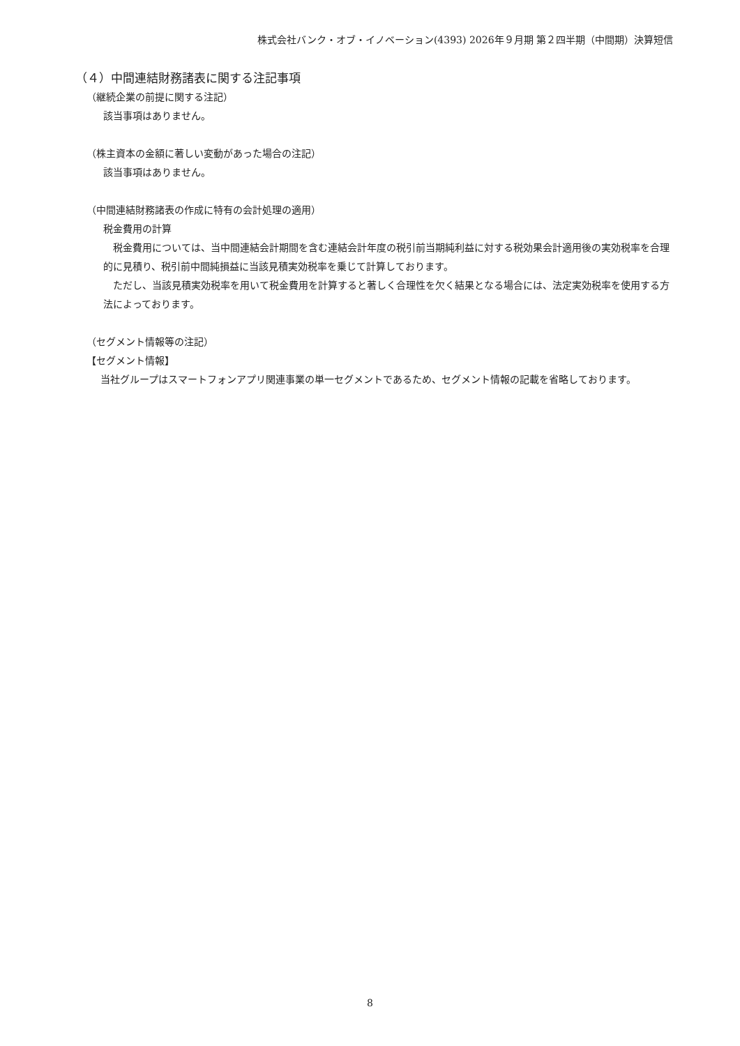株式会社バンク・オブ・イノベーション(4393) 2026年９月期 第２四半期（中間期）決算短信
（４）中間連結財務諸表に関する注記事項
（継続企業の前提に関する注記）
該当事項はありません。
（株主資本の金額に著しい変動があった場合の注記）
該当事項はありません。
（中間連結財務諸表の作成に特有の会計処理の適用）
税金費用の計算
　税金費用については、当中間連結会計期間を含む連結会計年度の税引前当期純利益に対する税効果会計適用後の実効税率を合理的に見積り、税引前中間純損益に当該見積実効税率を乗じて計算しております。
　ただし、当該見積実効税率を用いて税金費用を計算すると著しく合理性を欠く結果となる場合には、法定実効税率を使用する方法によっております。
（セグメント情報等の注記）
【セグメント情報】
　当社グループはスマートフォンアプリ関連事業の単一セグメントであるため、セグメント情報の記載を省略しております。
8